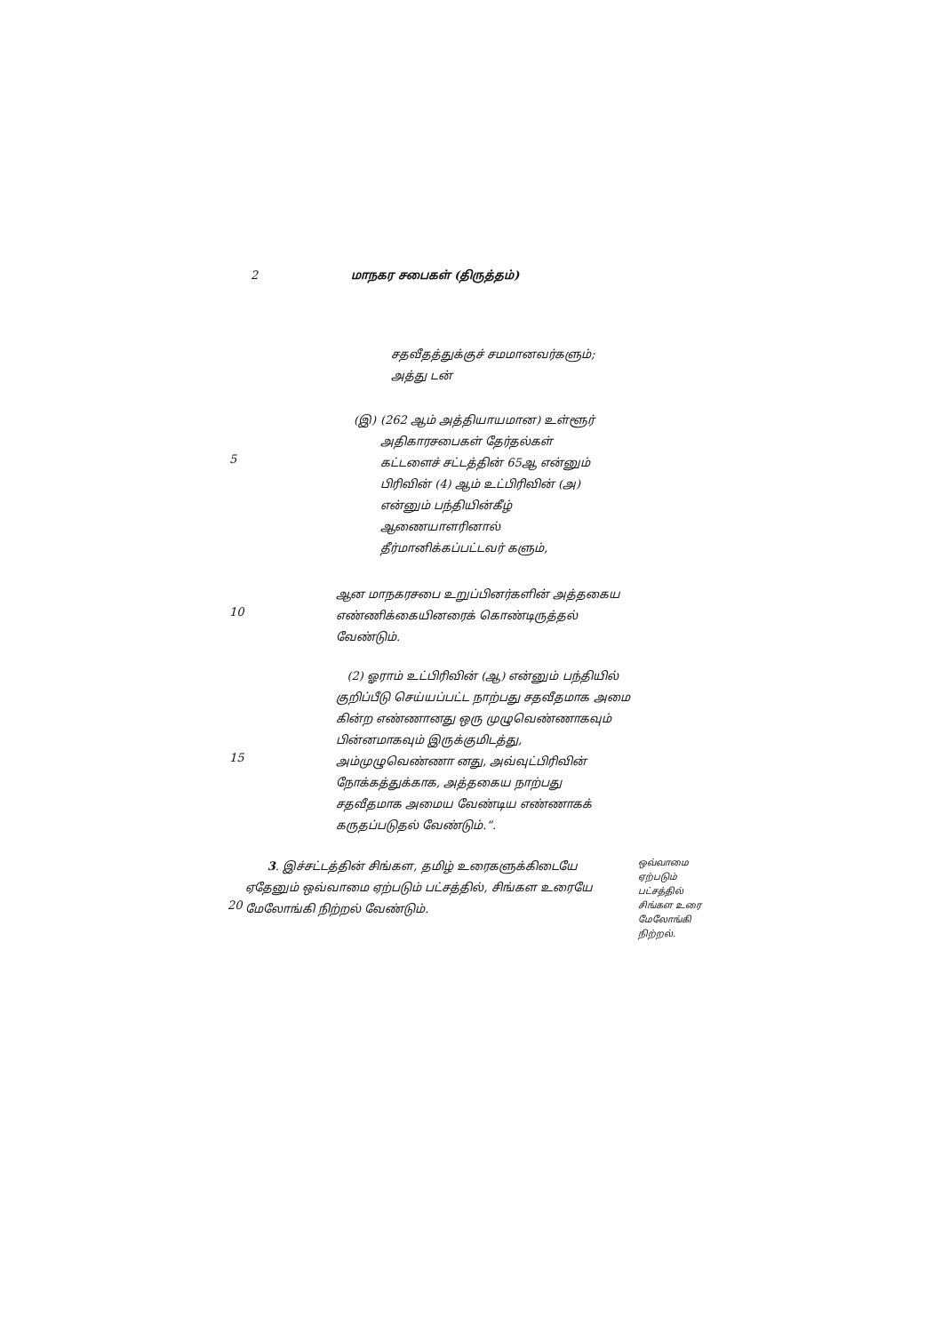2 மாநகர சபைகள் (திருத்தம்)
சதவீதத்துக்குச் சமமானவர்களும்; அத்து டன்
5
(இ) (262 ஆம் அத்தியாயமான) உள்ளூர் அதிகாரசபைகள் தேர்தல்கள் கட்டளைச் சட்டத்தின் 65ஆ என்னும் பிரிவின் (4) ஆம் உட்பிரிவின் (அ) என்னும் பந்தியின்கீழ் ஆணையாளரினால் தீர்மானிக்கப்பட்டவர் களும்,
10
ஆன மாநகரசபை உறுப்பினர்களின் அத்தகைய எண்ணிக்கையினரைக் கொண்டிருத்தல் வேண்டும்.
15
(2) ஓராம் உட்பிரிவின் (ஆ) என்னும் பந்தியில் குறிப்பீடு செய்யப்பட்ட நாற்பது சதவீதமாக அமை கின்ற எண்ணானது ஒரு முழுவெண்ணாகவும் பின்னமாகவும் இருக்குமிடத்து, அம்முழுவெண்ணா னது, அவ்வுட்பிரிவின் நோக்கத்துக்காக, அத்தகைய நாற்பது சதவீதமாக அமைய வேண்டிய எண்ணாகக் கருதப்படுதல் வேண்டும்.”.
20
3. இச்சட்டத்தின் சிங்கள, தமிழ் உரைகளுக்கிடையே ஏதேனும் ஒவ்வாமை ஏற்படும் பட்சத்தில், சிங்கள உரையே மேலோங்கி நிற்றல் வேண்டும்.
ஒவ்வாமை ஏற்படும் பட்சத்தில் சிங்கள உரை மேலோங்கி நிற்றல்.